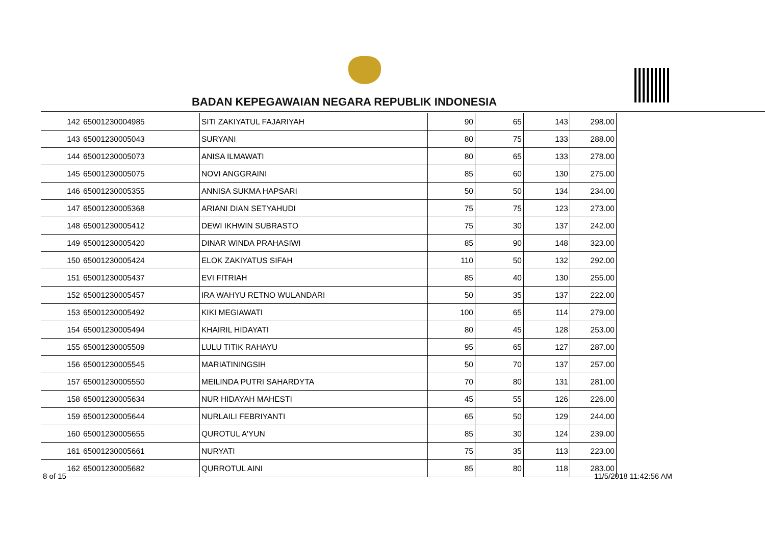BADAN KEPEGAWAIAN NEGARA REPUBLIK INDONESIA
| 142 | 65001230004985 | SITI ZAKIYATUL FAJARIYAH | 90 | 65 | 143 | 298.00 |
| 143 | 65001230005043 | SURYANI | 80 | 75 | 133 | 288.00 |
| 144 | 65001230005073 | ANISA ILMAWATI | 80 | 65 | 133 | 278.00 |
| 145 | 65001230005075 | NOVI ANGGRAINI | 85 | 60 | 130 | 275.00 |
| 146 | 65001230005355 | ANNISA SUKMA HAPSARI | 50 | 50 | 134 | 234.00 |
| 147 | 65001230005368 | ARIANI DIAN SETYAHUDI | 75 | 75 | 123 | 273.00 |
| 148 | 65001230005412 | DEWI IKHWIN SUBRASTO | 75 | 30 | 137 | 242.00 |
| 149 | 65001230005420 | DINAR WINDA PRAHASIWI | 85 | 90 | 148 | 323.00 |
| 150 | 65001230005424 | ELOK ZAKIYATUS SIFAH | 110 | 50 | 132 | 292.00 |
| 151 | 65001230005437 | EVI FITRIAH | 85 | 40 | 130 | 255.00 |
| 152 | 65001230005457 | IRA WAHYU RETNO WULANDARI | 50 | 35 | 137 | 222.00 |
| 153 | 65001230005492 | KIKI MEGIAWATI | 100 | 65 | 114 | 279.00 |
| 154 | 65001230005494 | KHAIRIL HIDAYATI | 80 | 45 | 128 | 253.00 |
| 155 | 65001230005509 | LULU TITIK RAHAYU | 95 | 65 | 127 | 287.00 |
| 156 | 65001230005545 | MARIATININGSIH | 50 | 70 | 137 | 257.00 |
| 157 | 65001230005550 | MEILINDA PUTRI SAHARDYTA | 70 | 80 | 131 | 281.00 |
| 158 | 65001230005634 | NUR HIDAYAH MAHESTI | 45 | 55 | 126 | 226.00 |
| 159 | 65001230005644 | NURLAILI FEBRIYANTI | 65 | 50 | 129 | 244.00 |
| 160 | 65001230005655 | QUROTUL A'YUN | 85 | 30 | 124 | 239.00 |
| 161 | 65001230005661 | NURYATI | 75 | 35 | 113 | 223.00 |
| 162 | 65001230005682 | QURROTUL AINI | 85 | 80 | 118 | 283.00 |
8 of 15 11/5/2018 11:42:56 AM